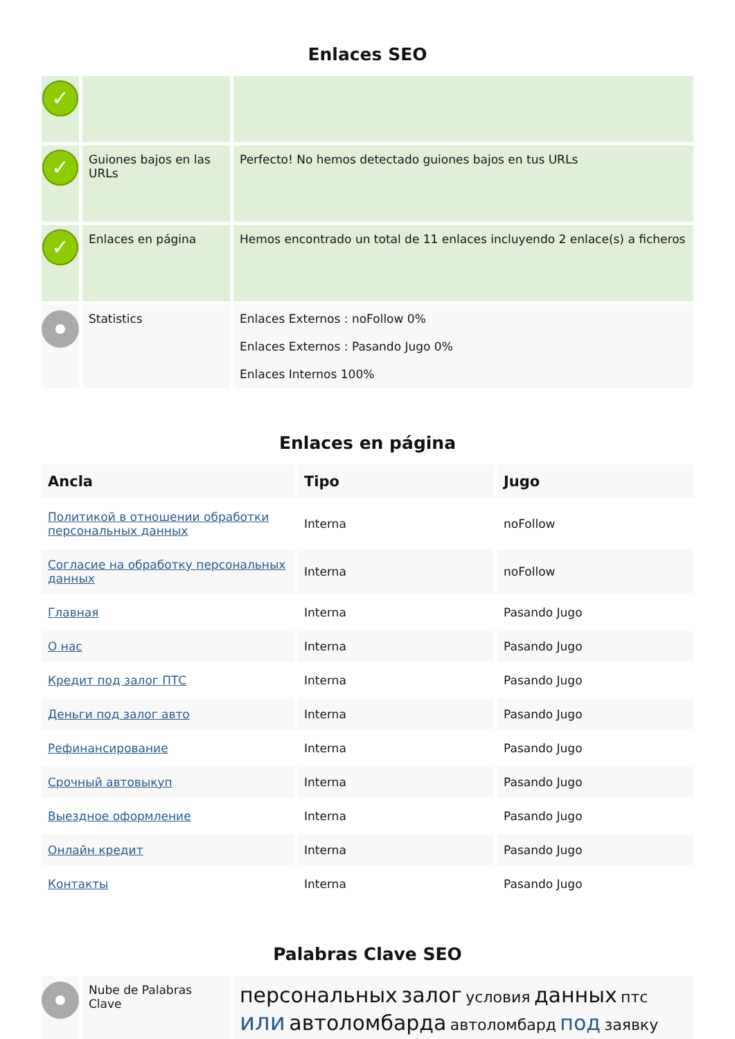Enlaces SEO
| ✓ | | |
| ✓ | Guiones bajos en las URLs | Perfecto! No hemos detectado guiones bajos en tus URLs |
| ✓ | Enlaces en página | Hemos encontrado un total de 11 enlaces incluyendo 2 enlace(s) a ficheros |
| | Statistics | Enlaces Externos : noFollow 0% Enlaces Externos : Pasando Jugo 0% Enlaces Internos 100% |
Enlaces en página
| Ancla | Tipo | Jugo |
| --- | --- | --- |
| Политикой в отношении обработки персональных данных | Interna | noFollow |
| Согласие на обработку персональных данных | Interna | noFollow |
| Главная | Interna | Pasando Jugo |
| О нас | Interna | Pasando Jugo |
| Кредит под залог ПТС | Interna | Pasando Jugo |
| Деньги под залог авто | Interna | Pasando Jugo |
| Рефинансирование | Interna | Pasando Jugo |
| Срочный автовыкуп | Interna | Pasando Jugo |
| Выездное оформление | Interna | Pasando Jugo |
| Онлайн кредит | Interna | Pasando Jugo |
| Контакты | Interna | Pasando Jugo |
Palabras Clave SEO
| | Nube de Palabras Clave | персональных залог условия данных птс или автоломбарда автоломбард под заявку |